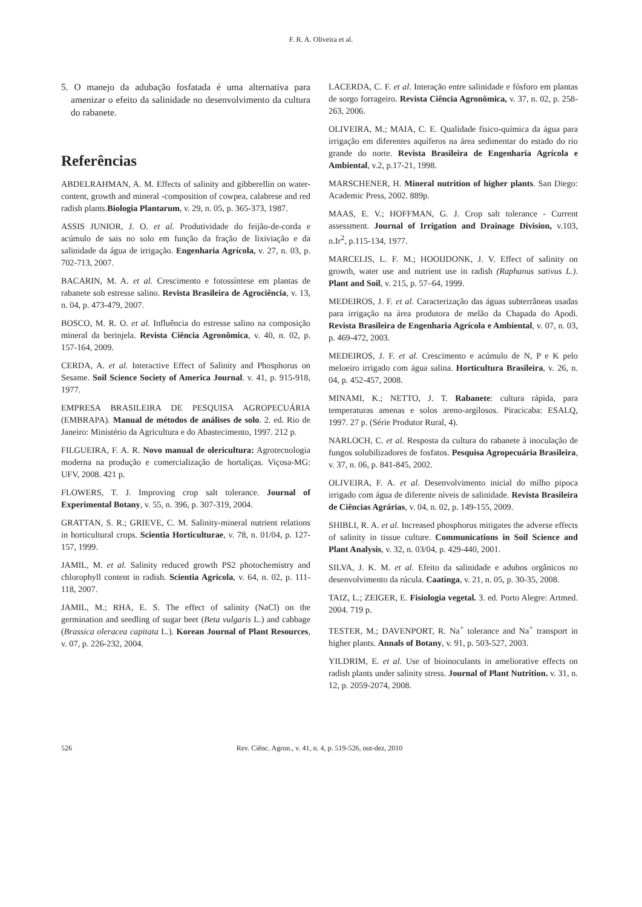F. R. A. Oliveira et al.
5. O manejo da adubação fosfatada é uma alternativa para amenizar o efeito da salinidade no desenvolvimento da cultura do rabanete.
Referências
ABDELRAHMAN, A. M. Effects of salinity and gibberellin on water-content, growth and mineral -composition of cowpea, calabrese and red radish plants.Biologia Plantarum, v. 29, n. 05, p. 365-373, 1987.
ASSIS JUNIOR, J. O. et al. Produtividade do feijão-de-corda e acúmulo de sais no solo em função da fração de lixiviação e da salinidade da água de irrigação. Engenharia Agrícola, v. 27, n. 03, p. 702-713, 2007.
BACARIN, M. A. et al. Crescimento e fotossíntese em plantas de rabanete sob estresse salino. Revista Brasileira de Agrociência, v. 13, n. 04, p. 473-479, 2007.
BOSCO, M. R. O. et al. Influência do estresse salino na composição mineral da berinjela. Revista Ciência Agronômica, v. 40, n. 02, p. 157-164, 2009.
CERDA, A. et al. Interactive Effect of Salinity and Phosphorus on Sesame. Soil Science Society of America Journal. v. 41, p. 915-918, 1977.
EMPRESA BRASILEIRA DE PESQUISA AGROPECUÁRIA (EMBRAPA). Manual de métodos de análises de solo. 2. ed. Rio de Janeiro: Ministério da Agricultura e do Abastecimento, 1997. 212 p.
FILGUEIRA, F. A. R. Novo manual de olericultura: Agrotecnologia moderna na produção e comercialização de hortaliças. Viçosa-MG: UFV, 2008. 421 p.
FLOWERS, T. J. Improving crop salt tolerance. Journal of Experimental Botany, v. 55, n. 396, p. 307-319, 2004.
GRATTAN, S. R.; GRIEVE, C. M. Salinity-mineral nutrient relations in horticultural crops. Scientia Horticulturae, v. 78, n. 01/04, p. 127-157, 1999.
JAMIL, M. et al. Salinity reduced growth PS2 photochemistry and chlorophyll content in radish. Scientia Agricola, v. 64, n. 02, p. 111-118, 2007.
JAMIL, M.; RHA, E. S. The effect of salinity (NaCl) on the germination and seedling of sugar beet (Beta vulgaris L.) and cabbage (Brassica oleracea capitata L.). Korean Journal of Plant Resources, v. 07, p. 226-232, 2004.
LACERDA, C. F. et al. Interação entre salinidade e fósforo em plantas de sorgo forrageiro. Revista Ciência Agronômica, v. 37, n. 02, p. 258-263, 2006.
OLIVEIRA, M.; MAIA, C. E. Qualidade fisico-química da água para irrigação em diferentes aquíferos na área sedimentar do estado do rio grande do norte. Revista Brasileira de Engenharia Agrícola e Ambiental, v.2, p.17-21, 1998.
MARSCHENER, H. Mineral nutrition of higher plants. San Diego: Academic Press, 2002. 889p.
MAAS, E. V.; HOFFMAN, G. J. Crop salt tolerance - Current assessment. Journal of Irrigation and Drainage Division, v.103, n.Ir<sup>2</sup>, p.115-134, 1977.
MARCELIS, L. F. M.; HOOIJDONK, J. V. Effect of salinity on growth, water use and nutrient use in radish (Raphanus sativus L.). Plant and Soil, v. 215, p. 57–64, 1999.
MEDEIROS, J. F. et al. Caracterização das águas subterrâneas usadas para irrigação na área produtora de melão da Chapada do Apodi. Revista Brasileira de Engenharia Agrícola e Ambiental, v. 07, n. 03, p. 469-472, 2003.
MEDEIROS, J. F. et al. Crescimento e acúmulo de N, P e K pelo meloeiro irrigado com água salina. Horticultura Brasileira, v. 26, n. 04, p. 452-457, 2008.
MINAMI, K.; NETTO, J. T. Rabanete: cultura rápida, para temperaturas amenas e solos areno-argilosos. Piracicaba: ESALQ, 1997. 27 p. (Série Produtor Rural, 4).
NARLOCH, C. et al. Resposta da cultura do rabanete à inoculação de fungos solubilizadores de fosfatos. Pesquisa Agropecuária Brasileira, v. 37, n. 06, p. 841-845, 2002.
OLIVEIRA, F. A. et al. Desenvolvimento inicial do milho pipoca irrigado com água de diferente níveis de salinidade. Revista Brasileira de Ciências Agrárias, v. 04, n. 02, p. 149-155, 2009.
SHIBLI, R. A. et al. Increased phosphorus mitigates the adverse effects of salinity in tissue culture. Communications in Soil Science and Plant Analysis, v. 32, n. 03/04, p. 429-440, 2001.
SILVA, J. K. M. et al. Efeito da salinidade e adubos orgânicos no desenvolvimento da rúcula. Caatinga, v. 21, n. 05, p. 30-35, 2008.
TAIZ, L.; ZEIGER, E. Fisiologia vegetal. 3. ed. Porto Alegre: Artmed. 2004. 719 p.
TESTER, M.; DAVENPORT, R. Na<sup>+</sup> tolerance and Na<sup>+</sup> transport in higher plants. Annals of Botany, v. 91, p. 503-527, 2003.
YILDRIM, E. et al. Use of bioinoculants in ameliorative effects on radish plants under salinity stress. Journal of Plant Nutrition. v. 31, n. 12, p. 2059-2074, 2008.
526 Rev. Ciênc. Agron., v. 41, n. 4, p. 519-526, out-dez, 2010